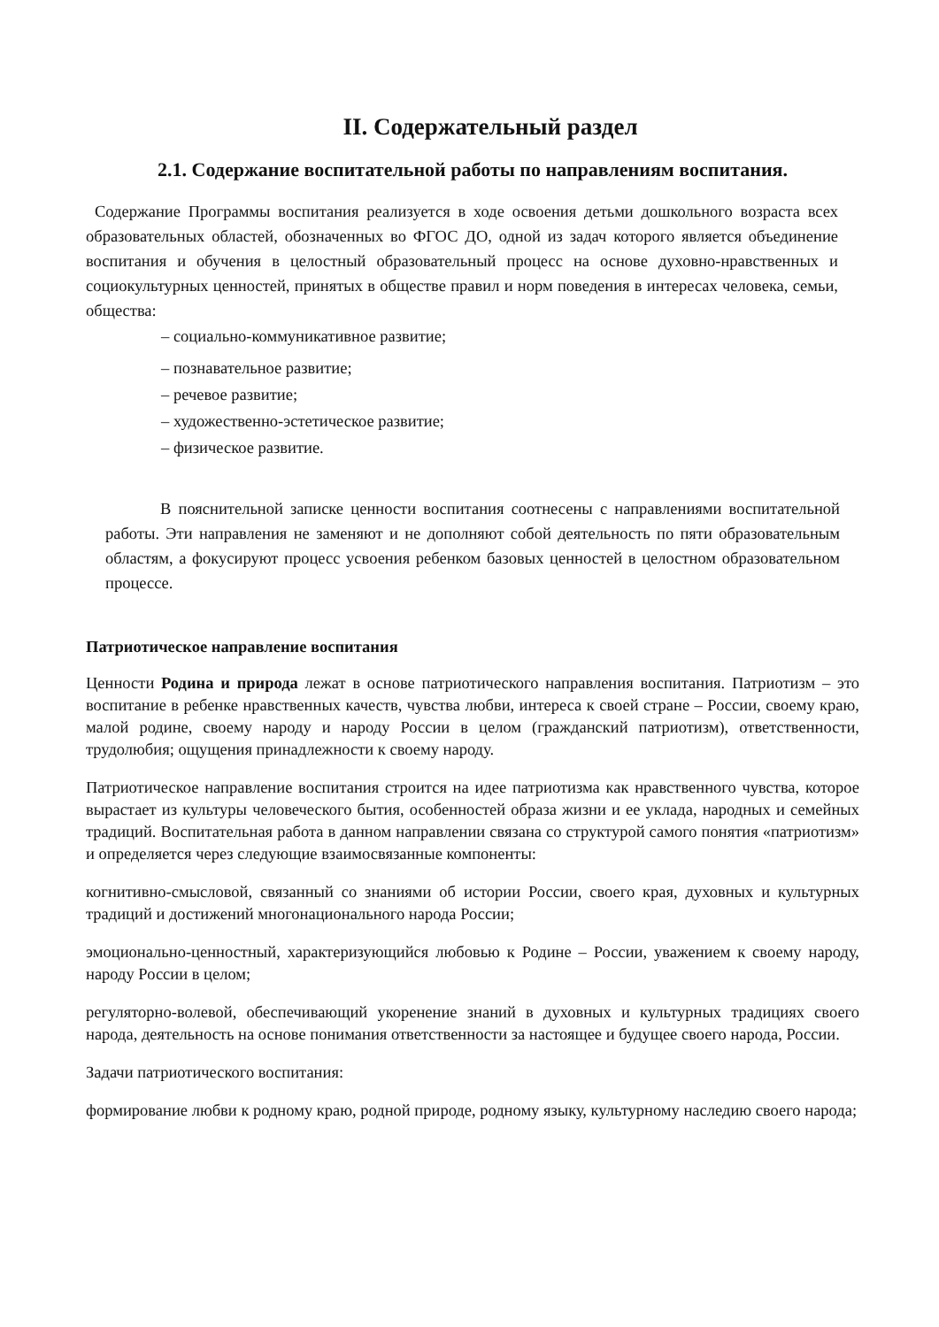II. Содержательный раздел
2.1. Содержание воспитательной работы по направлениям воспитания.
Содержание Программы воспитания реализуется в ходе освоения детьми дошкольного возраста всех образовательных областей, обозначенных во ФГОС ДО, одной из задач которого является объединение воспитания и обучения в целостный образовательный процесс на основе духовно-нравственных и социокультурных ценностей, принятых в обществе правил и норм поведения в интересах человека, семьи, общества:
– социально-коммуникативное развитие;
– познавательное развитие;
– речевое развитие;
– художественно-эстетическое развитие;
– физическое развитие.
В пояснительной записке ценности воспитания соотнесены с направлениями воспитательной работы. Эти направления не заменяют и не дополняют собой деятельность по пяти образовательным областям, а фокусируют процесс усвоения ребенком базовых ценностей в целостном образовательном процессе.
Патриотическое направление воспитания
Ценности Родина и природа лежат в основе патриотического направления воспитания. Патриотизм – это воспитание в ребенке нравственных качеств, чувства любви, интереса к своей стране – России, своему краю, малой родине, своему народу и народу России в целом (гражданский патриотизм), ответственности, трудолюбия; ощущения принадлежности к своему народу.
Патриотическое направление воспитания строится на идее патриотизма как нравственного чувства, которое вырастает из культуры человеческого бытия, особенностей образа жизни и ее уклада, народных и семейных традиций. Воспитательная работа в данном направлении связана со структурой самого понятия «патриотизм» и определяется через следующие взаимосвязанные компоненты:
когнитивно-смысловой, связанный со знаниями об истории России, своего края, духовных и культурных традиций и достижений многонационального народа России;
эмоционально-ценностный, характеризующийся любовью к Родине – России, уважением к своему народу, народу России в целом;
регуляторно-волевой, обеспечивающий укоренение знаний в духовных и культурных традициях своего народа, деятельность на основе понимания ответственности за настоящее и будущее своего народа, России.
Задачи патриотического воспитания:
формирование любви к родному краю, родной природе, родному языку, культурному наследию своего народа;